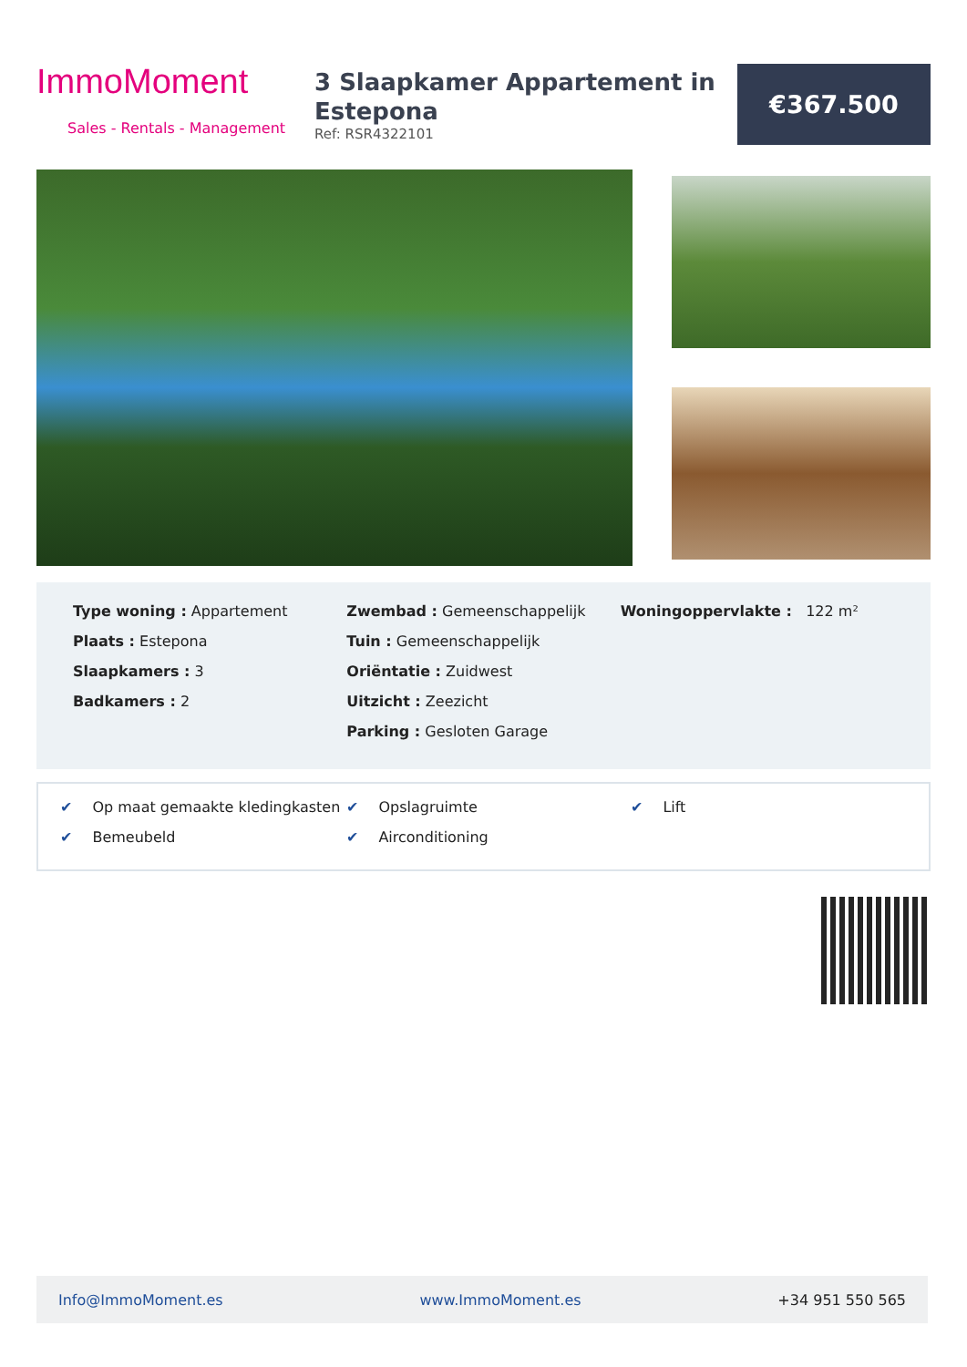ImmoMoment
Sales - Rentals - Management
3 Slaapkamer Appartement in Estepona
Ref: RSR4322101
€367.500
Type woning : Appartement
Plaats : Estepona
Slaapkamers : 3
Badkamers : 2
Zwembad : Gemeenschappelijk
Tuin : Gemeenschappelijk
Oriëntatie : Zuidwest
Uitzicht : Zeezicht
Parking : Gesloten Garage
Woningoppervlakte : 122 m²
✔ Op maat gemaakte kledingkasten
✔ Opslagruimte
✔ Lift
✔ Bemeubeld
✔ Airconditioning
Info@ImmoMoment.es www.ImmoMoment.es +34 951 550 565